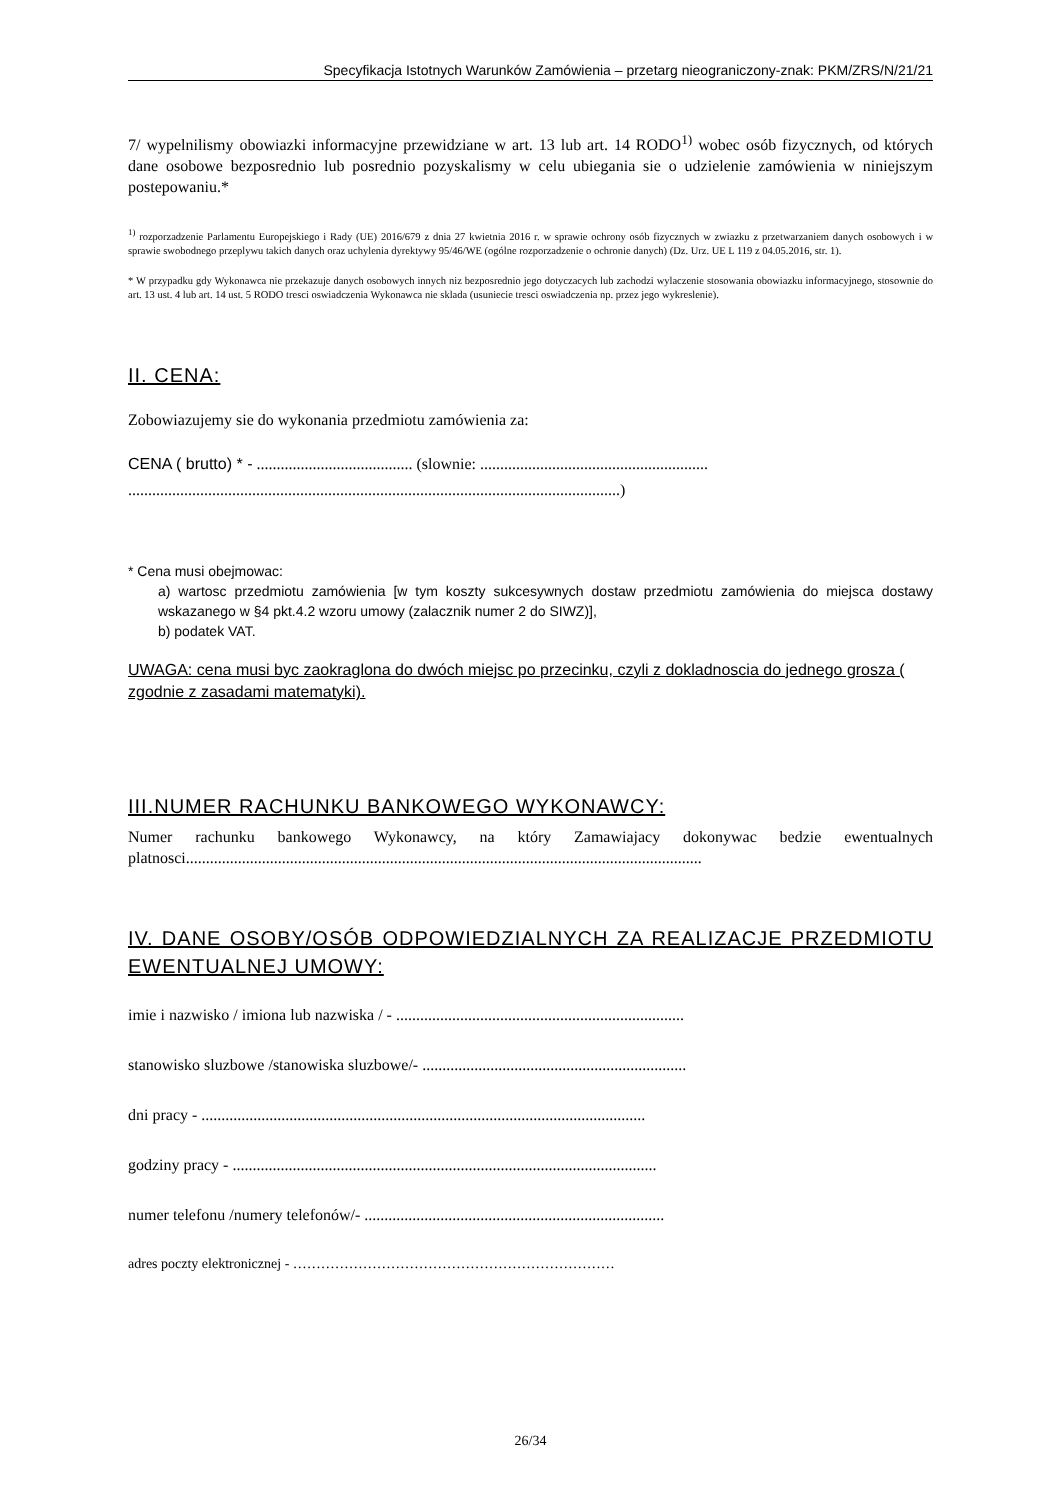Specyfikacja Istotnych Warunków Zamówienia – przetarg nieograniczony-znak: PKM/ZRS/N/21/21
7/ wypelnilismy obowiazki informacyjne przewidziane w art. 13 lub art. 14 RODO<sup>1)</sup> wobec osób fizycznych, od których dane osobowe bezposrednio lub posrednio pozyskalismy w celu ubiegania sie o udzielenie zamówienia w niniejszym postepowaniu.*
<sup>1)</sup> rozporzadzenie Parlamentu Europejskiego i Rady (UE) 2016/679 z dnia 27 kwietnia 2016 r. w sprawie ochrony osób fizycznych w zwiazku z przetwarzaniem danych osobowych i w sprawie swobodnego przeplywu takich danych oraz uchylenia dyrektywy 95/46/WE (ogólne rozporzadzenie o ochronie danych) (Dz. Urz. UE L 119 z 04.05.2016, str. 1).
* W przypadku gdy Wykonawca nie przekazuje danych osobowych innych niz bezposrednio jego dotyczacych lub zachodzi wylaczenie stosowania obowiazku informacyjnego, stosownie do art. 13 ust. 4 lub art. 14 ust. 5 RODO tresci oswiadczenia Wykonawca nie sklada (usuniecie tresci oswiadczenia np. przez jego wykreslenie).
II. CENA:
Zobowiazujemy sie do wykonania przedmiotu zamówienia za:
CENA ( brutto) * - ....................................... (slownie: ......................................................... ...........................................................................................................................)
* Cena musi obejmowac:
a) wartosc przedmiotu zamówienia [w tym koszty sukcesywnych dostaw przedmiotu zamówienia do miejsca dostawy wskazanego w §4 pkt.4.2 wzoru umowy (zalacznik numer 2 do SIWZ)],
b) podatek VAT.
UWAGA: cena musi byc zaokraglona do dwóch miejsc po przecinku, czyli z dokladnoscia do jednego grosza ( zgodnie z zasadami matematyki).
III.NUMER RACHUNKU BANKOWEGO WYKONAWCY:
Numer rachunku bankowego Wykonawcy, na który Zamawiajacy dokonywac bedzie ewentualnych platnosci.................................................................................................................................
IV. DANE OSOBY/OSÓB ODPOWIEDZIALNYCH ZA REALIZACJE PRZEDMIOTU EWENTUALNEJ UMOWY:
imie i nazwisko / imiona lub nazwiska / - ........................................................................
stanowisko sluzbowe /stanowiska sluzbowe/- ..................................................................
dni pracy - ...............................................................................................................
godziny pracy - ..........................................................................................................
numer telefonu /numery telefonów/- ...........................................................................
adres poczty elektronicznej - ……………………………………………………………
26/34